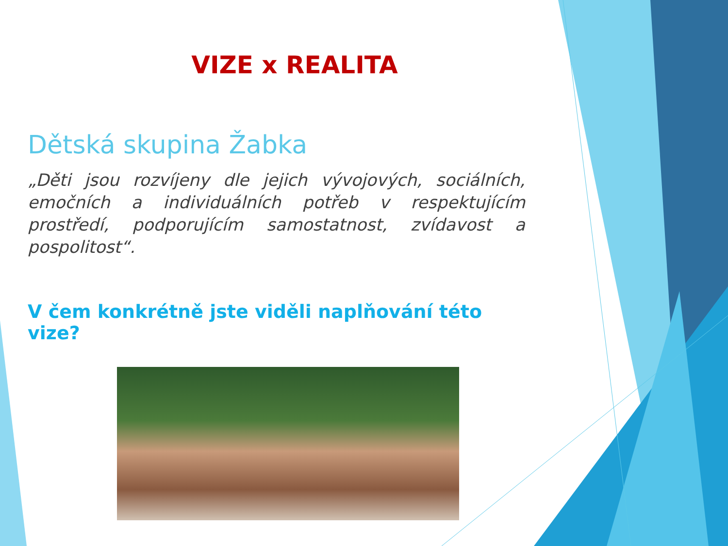VIZE x REALITA
Dětská skupina Žabka
„Děti jsou rozvíjeny dle jejich vývojových, sociálních, emočních a individuálních potřeb v respektujícím prostředí, podporujícím samostatnost, zvídavost a pospolitost“.
V čem konkrétně jste viděli naplňování této vize?